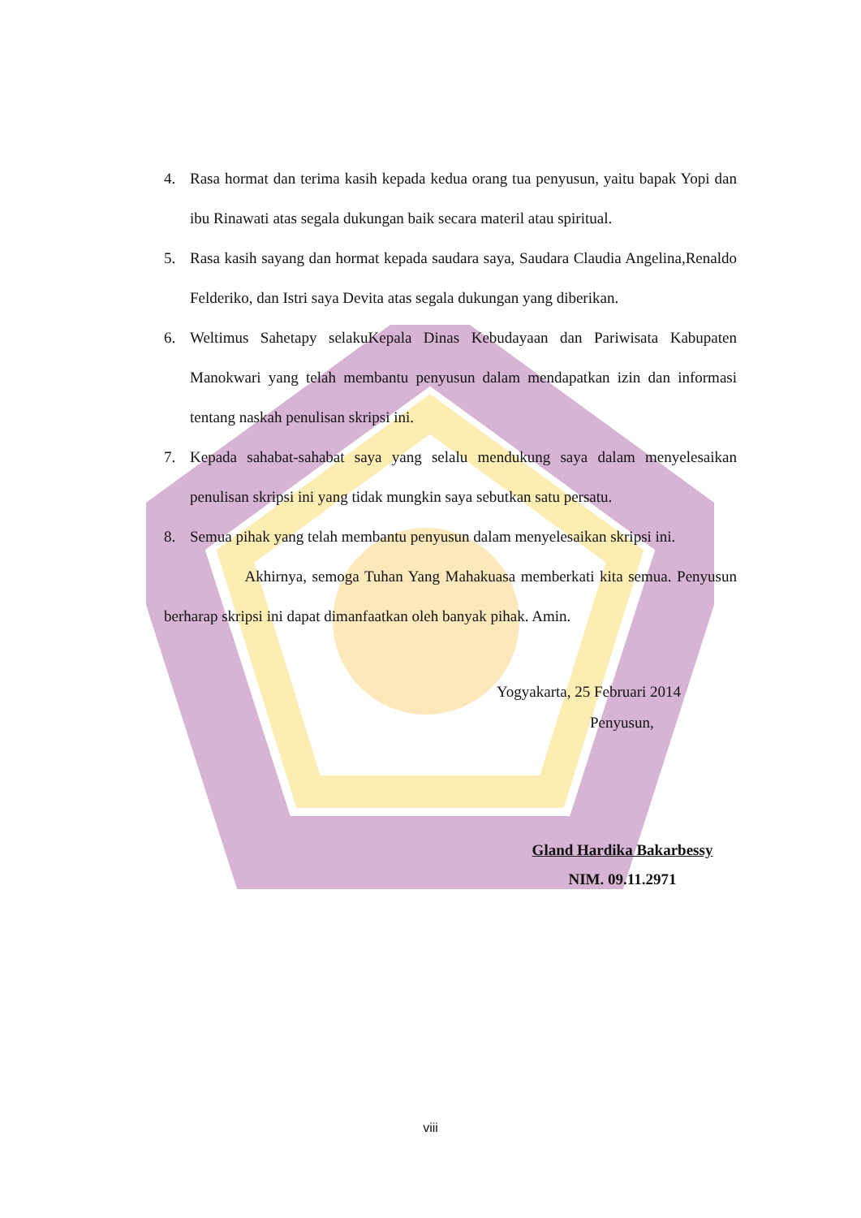4. Rasa hormat dan terima kasih kepada kedua orang tua penyusun, yaitu bapak Yopi dan ibu Rinawati atas segala dukungan baik secara materil atau spiritual.
5. Rasa kasih sayang dan hormat kepada saudara saya, Saudara Claudia Angelina,Renaldo Felderiko, dan Istri saya Devita atas segala dukungan yang diberikan.
6. Weltimus Sahetapy selakuKepala Dinas Kebudayaan dan Pariwisata Kabupaten Manokwari yang telah membantu penyusun dalam mendapatkan izin dan informasi tentang naskah penulisan skripsi ini.
7. Kepada sahabat-sahabat saya yang selalu mendukung saya dalam menyelesaikan penulisan skripsi ini yang tidak mungkin saya sebutkan satu persatu.
8. Semua pihak yang telah membantu penyusun dalam menyelesaikan skripsi ini.
Akhirnya, semoga Tuhan Yang Mahakuasa memberkati kita semua. Penyusun berharap skripsi ini dapat dimanfaatkan oleh banyak pihak. Amin.
Yogyakarta, 25 Februari 2014
Penyusun,
Gland Hardika Bakarbessy
NIM. 09.11.2971
viii